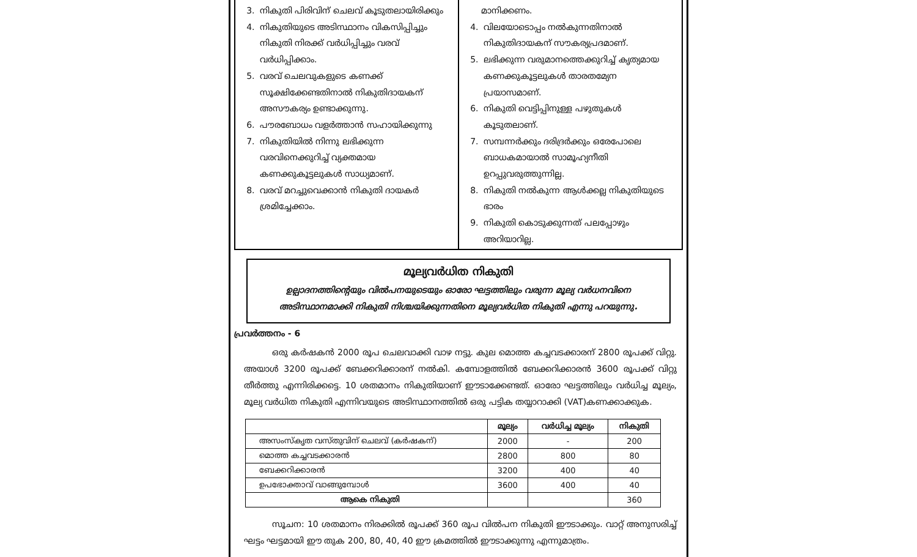3. നികുതി പിരിവിന് ചെലവ് കൂടുതലായിരിക്കും
4. നികുതിയുടെ അടിസ്ഥാനം വികസിപ്പിച്ചും നികുതി നിരക്ക് വർധിപ്പിച്ചും വരവ് വർധിപ്പിക്കാം.
5. വരവ് ചെലവുകളുടെ കണക്ക് സൂക്ഷിക്കേണ്ടതിനാൽ നികുതിദായകന് അസൗകര്യം ഉണ്ടാക്കുന്നു.
6. പൗരബോധം വളർത്താൻ സഹായിക്കുന്നു
7. നികുതിയിൽ നിന്നു ലഭിക്കുന്ന വരവിനെക്കുറിച്ച് വ്യക്തമായ കണക്കുകൂട്ടലുകൾ സാധ്യമാണ്.
8. വരവ് മറച്ചുവെക്കാൻ നികുതി ദായകർ ശ്രമിച്ചേക്കാം.
മാനിക്കണം.
4. വിലയോടൊപ്പം നൽകുന്നതിനാൽ നികുതിദായകന് സൗകര്യപ്രദമാണ്.
5. ലഭിക്കുന്ന വരുമാനത്തെക്കുറിച്ച് കൃത്യമായ കണക്കുകൂട്ടലുകൾ താരതമ്യേന പ്രയാസമാണ്.
6. നികുതി വെട്ടിപ്പിനുള്ള പഴുതുകൾ കൂടുതലാണ്.
7. സമ്പന്നർക്കും ദരിദ്രർക്കും ഒരേപോലെ ബാധകമായാൽ സാമൂഹ്യനീതി ഉറപ്പുവരുത്തുന്നില്ല.
8. നികുതി നൽകുന്ന ആൾക്കല്ല നികുതിയുടെ ഭാരം
9. നികുതി കൊടുക്കുന്നത് പലപ്പോഴും അറിയാറില്ല.
മൂല്യവർധിത നികുതി
ഉല്പാദനത്തിന്റെയും വിൽപനയുടെയും ഓരോ ഘട്ടത്തിലും വരുന്ന മൂല്യ വർധനവിനെ അടിസ്ഥാനമാക്കി നികുതി നിശ്ചയിക്കുന്നതിനെ മൂല്യവർധിത നികുതി എന്നു പറയുന്നു.
പ്രവർത്തനം - 6
ഒരു കർഷകൻ 2000 രൂപ ചെലവാക്കി വാഴ നട്ടു. കുല മൊത്ത കച്ചവടക്കാരന് 2800 രൂപക്ക് വിറ്റു. അയാൾ 3200 രൂപക്ക് ബേക്കറിക്കാരന് നൽകി. കമ്പോളത്തിൽ ബേക്കറിക്കാരൻ 3600 രൂപക്ക് വിറ്റു തീർത്തു എന്നിരിക്കട്ടെ. 10 ശതമാനം നികുതിയാണ് ഈടാക്കേണ്ടത്. ഓരോ ഘട്ടത്തിലും വർധിച്ച മൂല്യം, മൂല്യ വർധിത നികുതി എന്നിവയുടെ അടിസ്ഥാനത്തിൽ ഒരു പട്ടിക തയ്യാറാക്കി (VAT)കണക്കാക്കുക.
| | മൂല്യം | വർധിച്ച മൂല്യം | നികുതി |
| --- | --- | --- | --- |
| അസംസ്കൃത വസ്തുവിന് ചെലവ് (കർഷകന്) | 2000 | - | 200 |
| മൊത്ത കച്ചവടക്കാരൻ | 2800 | 800 | 80 |
| ബേക്കറിക്കാരൻ | 3200 | 400 | 40 |
| ഉപഭോക്താവ് വാങ്ങുമ്പോൾ | 3600 | 400 | 40 |
| ആകെ നികുതി | | | 360 |
സൂചന: 10 ശതമാനം നിരക്കിൽ രൂപക്ക് 360 രൂപ വിൽപന നികുതി ഈടാക്കും. വാറ്റ് അനുസരിച്ച് ഘട്ടം ഘട്ടമായി ഈ തുക 200, 80, 40, 40 ഈ ക്രമത്തിൽ ഈടാക്കുന്നു എന്നുമാത്രം.